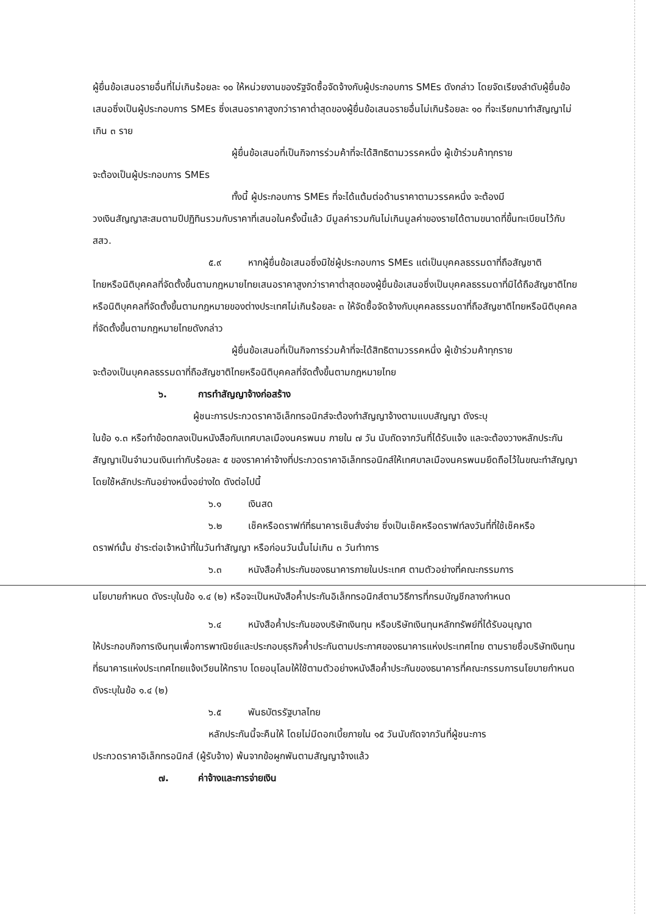ผู้ยื่นข้อเสนอรายอื่นที่ไม่เกินร้อยละ ๑๐ ให้หน่วยงานของรัฐจัดซื้อจัดจ้างกับผู้ประกอบการ SMEs ดังกล่าว โดยจัดเรียงลำดับผู้ยื่นข้อเสนอซึ่งเป็นผู้ประกอบการ SMEs ซึ่งเสนอราคาสูงกว่าราคาต่ำสุดของผู้ยื่นข้อเสนอรายอื่นไม่เกินร้อยละ ๑๐ ที่จะเรียกมาทำสัญญาไม่เกิน ๓ ราย
ผู้ยื่นข้อเสนอที่เป็นกิจการร่วมค้าที่จะได้สิทธิตามวรรคหนึ่ง ผู้เข้าร่วมค้าทุกราย
จะต้องเป็นผู้ประกอบการ SMEs
ทั้งนี้ ผู้ประกอบการ SMEs ที่จะได้แต้มต่อด้านราคาตามวรรคหนึ่ง จะต้องมี
วงเงินสัญญาสะสมตามปีปฏิทินรวมกับราคาที่เสนอในครั้งนี้แล้ว มีมูลค่ารวมกันไม่เกินมูลค่าของรายได้ตามขนาดที่ขึ้นทะเบียนไว้กับ สสว.
๕.๙ หากผู้ยื่นข้อเสนอซึ่งมิใช่ผู้ประกอบการ SMEs แต่เป็นบุคคลธรรมดาที่ถือสัญชาติ
ไทยหรือนิติบุคคลที่จัดตั้งขึ้นตามกฎหมายไทยเสนอราคาสูงกว่าราคาต่ำสุดของผู้ยื่นข้อเสนอซึ่งเป็นบุคคลธรรมดาที่มิได้ถือสัญชาติไทยหรือนิติบุคคลที่จัดตั้งขึ้นตามกฎหมายของต่างประเทศไม่เกินร้อยละ ๓ ให้จัดซื้อจัดจ้างกับบุคคลธรรมดาที่ถือสัญชาติไทยหรือนิติบุคคลที่จัดตั้งขึ้นตามกฎหมายไทยดังกล่าว
ผู้ยื่นข้อเสนอที่เป็นกิจการร่วมค้าที่จะได้สิทธิตามวรรคหนึ่ง ผู้เข้าร่วมค้าทุกราย
จะต้องเป็นบุคคลธรรมดาที่ถือสัญชาติไทยหรือนิติบุคคลที่จัดตั้งขึ้นตามกฎหมายไทย
๖. การทำสัญญาจ้างก่อสร้าง
ผู้ชนะการประกวดราคาอิเล็กทรอนิกส์จะต้องทำสัญญาจ้างตามแบบสัญญา ดังระบุ
ในข้อ ๑.๓ หรือทำข้อตกลงเป็นหนังสือกับเทศบาลเมืองนครพนม ภายใน ๗ วัน นับถัดจากวันที่ได้รับแจ้ง และจะต้องวางหลักประกันสัญญาเป็นจำนวนเงินเท่ากับร้อยละ ๕ ของราคาค่าจ้างที่ประกวดราคาอิเล็กทรอนิกส์ให้เทศบาลเมืองนครพนมยึดถือไว้ในขณะทำสัญญาโดยใช้หลักประกันอย่างหนึ่งอย่างใด ดังต่อไปนี้
๖.๑ เงินสด
๖.๒ เช็คหรือดราฟท์ที่ธนาคารเซ็นสั่งจ่าย ซึ่งเป็นเช็คหรือดราฟท์ลงวันที่ที่ใช้เช็คหรือ
ดราฟท์นั้น ชำระต่อเจ้าหน้าที่ในวันทำสัญญา หรือก่อนวันนั้นไม่เกิน ๓ วันทำการ
๖.๓ หนังสือค้ำประกันของธนาคารภายในประเทศ ตามตัวอย่างที่คณะกรรมการ
นโยบายกำหนด ดังระบุในข้อ ๑.๔ (๒) หรือจะเป็นหนังสือค้ำประกันอิเล็กทรอนิกส์ตามวิธีการที่กรมบัญชีกลางกำหนด
๖.๔ หนังสือค้ำประกันของบริษัทเงินทุน หรือบริษัทเงินทุนหลักทรัพย์ที่ได้รับอนุญาต
ให้ประกอบกิจการเงินทุนเพื่อการพาณิชย์และประกอบธุรกิจค้ำประกันตามประกาศของธนาคารแห่งประเทศไทย ตามรายชื่อบริษัทเงินทุนที่ธนาคารแห่งประเทศไทยแจ้งเวียนให้ทราบ โดยอนุโลมให้ใช้ตามตัวอย่างหนังสือค้ำประกันของธนาคารที่คณะกรรมการนโยบายกำหนด ดังระบุในข้อ ๑.๔ (๒)
๖.๕ พันธบัตรรัฐบาลไทย
หลักประกันนี้จะคืนให้ โดยไม่มีดอกเบี้ยภายใน ๑๕ วันนับถัดจากวันที่ผู้ชนะการ
ประกวดราคาอิเล็กทรอนิกส์ (ผู้รับจ้าง) พ้นจากข้อผูกพันตามสัญญาจ้างแล้ว
๗. ค่าจ้างและการจ่ายเงิน